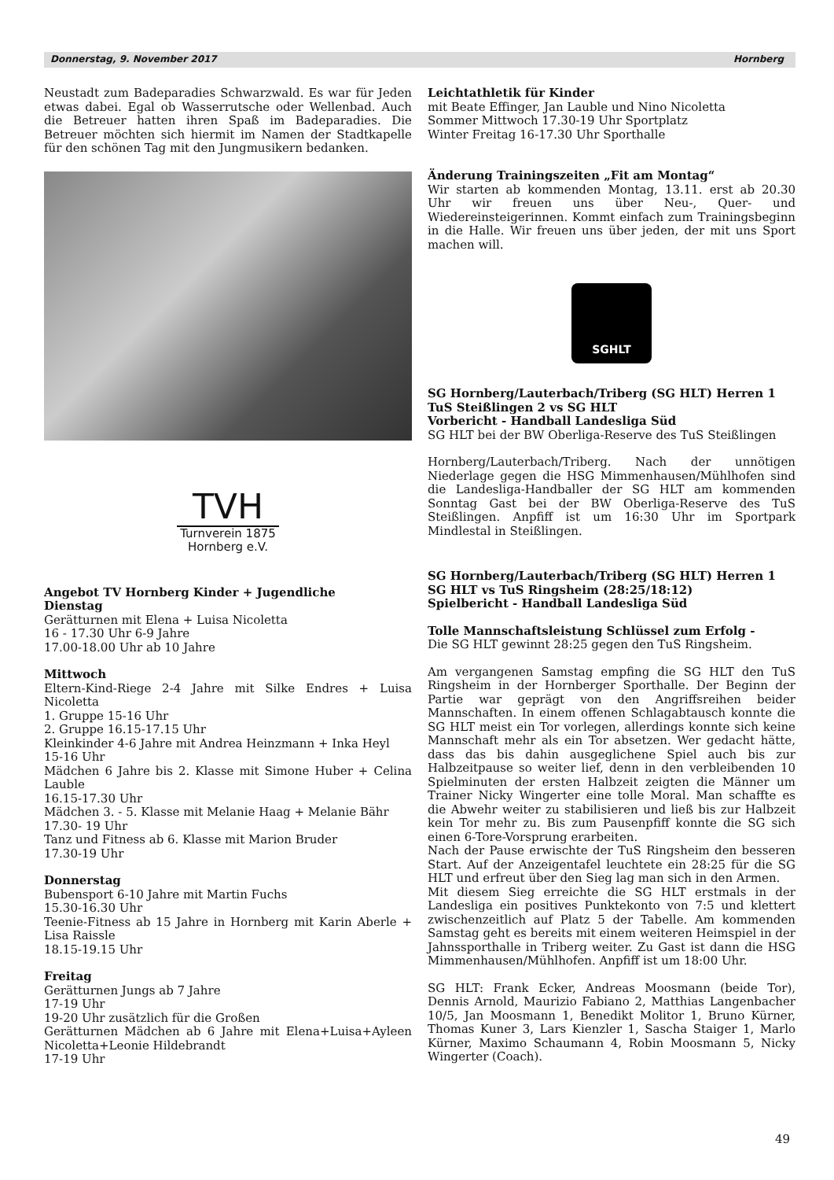Donnerstag, 9. November 2017 Hornberg
Neustadt zum Badeparadies Schwarzwald. Es war für Jeden etwas dabei. Egal ob Wasserrutsche oder Wellenbad. Auch die Betreuer hatten ihren Spaß im Badeparadies. Die Betreuer möchten sich hiermit im Namen der Stadtkapelle für den schönen Tag mit den Jungmusikern bedanken.
TVH
Turnverein 1875
Hornberg e.V.
Angebot TV Hornberg Kinder + Jugendliche
Dienstag
Gerätturnen mit Elena + Luisa Nicoletta
16 - 17.30 Uhr 6-9 Jahre
17.00-18.00 Uhr ab 10 Jahre
Mittwoch
Eltern-Kind-Riege 2-4 Jahre mit Silke Endres + Luisa Nicoletta
1. Gruppe 15-16 Uhr
2. Gruppe 16.15-17.15 Uhr
Kleinkinder 4-6 Jahre mit Andrea Heinzmann + Inka Heyl
15-16 Uhr
Mädchen 6 Jahre bis 2. Klasse mit Simone Huber + Celina Lauble
16.15-17.30 Uhr
Mädchen 3. - 5. Klasse mit Melanie Haag + Melanie Bähr
17.30- 19 Uhr
Tanz und Fitness ab 6. Klasse mit Marion Bruder
17.30-19 Uhr
Donnerstag
Bubensport 6-10 Jahre mit Martin Fuchs
15.30-16.30 Uhr
Teenie-Fitness ab 15 Jahre in Hornberg mit Karin Aberle + Lisa Raissle
18.15-19.15 Uhr
Freitag
Gerätturnen Jungs ab 7 Jahre
17-19 Uhr
19-20 Uhr zusätzlich für die Großen
Gerätturnen Mädchen ab 6 Jahre mit Elena+Luisa+Ayleen Nicoletta+Leonie Hildebrandt
17-19 Uhr
Leichtathletik für Kinder
mit Beate Effinger, Jan Lauble und Nino Nicoletta
Sommer Mittwoch 17.30-19 Uhr Sportplatz
Winter Freitag 16-17.30 Uhr Sporthalle
Änderung Trainingszeiten „Fit am Montag“
Wir starten ab kommenden Montag, 13.11. erst ab 20.30 Uhr wir freuen uns über Neu-, Quer- und Wiedereinsteigerinnen. Kommt einfach zum Trainingsbeginn in die Halle. Wir freuen uns über jeden, der mit uns Sport machen will.
SGHLT
SG Hornberg/Lauterbach/Triberg (SG HLT) Herren 1
TuS Steißlingen 2 vs SG HLT
Vorbericht - Handball Landesliga Süd
SG HLT bei der BW Oberliga-Reserve des TuS Steißlingen
Hornberg/Lauterbach/Triberg. Nach der unnötigen Niederlage gegen die HSG Mimmenhausen/Mühlhofen sind die Landesliga-Handballer der SG HLT am kommenden Sonntag Gast bei der BW Oberliga-Reserve des TuS Steißlingen. Anpfiff ist um 16:30 Uhr im Sportpark Mindlestal in Steißlingen.
SG Hornberg/Lauterbach/Triberg (SG HLT) Herren 1
SG HLT vs TuS Ringsheim (28:25/18:12)
Spielbericht - Handball Landesliga Süd
Tolle Mannschaftsleistung Schlüssel zum Erfolg -
Die SG HLT gewinnt 28:25 gegen den TuS Ringsheim.
Am vergangenen Samstag empfing die SG HLT den TuS Ringsheim in der Hornberger Sporthalle. Der Beginn der Partie war geprägt von den Angriffsreihen beider Mannschaften. In einem offenen Schlagabtausch konnte die SG HLT meist ein Tor vorlegen, allerdings konnte sich keine Mannschaft mehr als ein Tor absetzen. Wer gedacht hätte, dass das bis dahin ausgeglichene Spiel auch bis zur Halbzeitpause so weiter lief, denn in den verbleibenden 10 Spielminuten der ersten Halbzeit zeigten die Männer um Trainer Nicky Wingerter eine tolle Moral. Man schaffte es die Abwehr weiter zu stabilisieren und ließ bis zur Halbzeit kein Tor mehr zu. Bis zum Pausenpfiff konnte die SG sich einen 6-Tore-Vorsprung erarbeiten.
Nach der Pause erwischte der TuS Ringsheim den besseren Start. Auf der Anzeigentafel leuchtete ein 28:25 für die SG HLT und erfreut über den Sieg lag man sich in den Armen.
Mit diesem Sieg erreichte die SG HLT erstmals in der Landesliga ein positives Punktekonto von 7:5 und klettert zwischenzeitlich auf Platz 5 der Tabelle. Am kommenden Samstag geht es bereits mit einem weiteren Heimspiel in der Jahnssporthalle in Triberg weiter. Zu Gast ist dann die HSG Mimmenhausen/Mühlhofen. Anpfiff ist um 18:00 Uhr.
SG HLT: Frank Ecker, Andreas Moosmann (beide Tor), Dennis Arnold, Maurizio Fabiano 2, Matthias Langenbacher 10/5, Jan Moosmann 1, Benedikt Molitor 1, Bruno Kürner, Thomas Kuner 3, Lars Kienzler 1, Sascha Staiger 1, Marlo Kürner, Maximo Schaumann 4, Robin Moosmann 5, Nicky Wingerter (Coach).
49